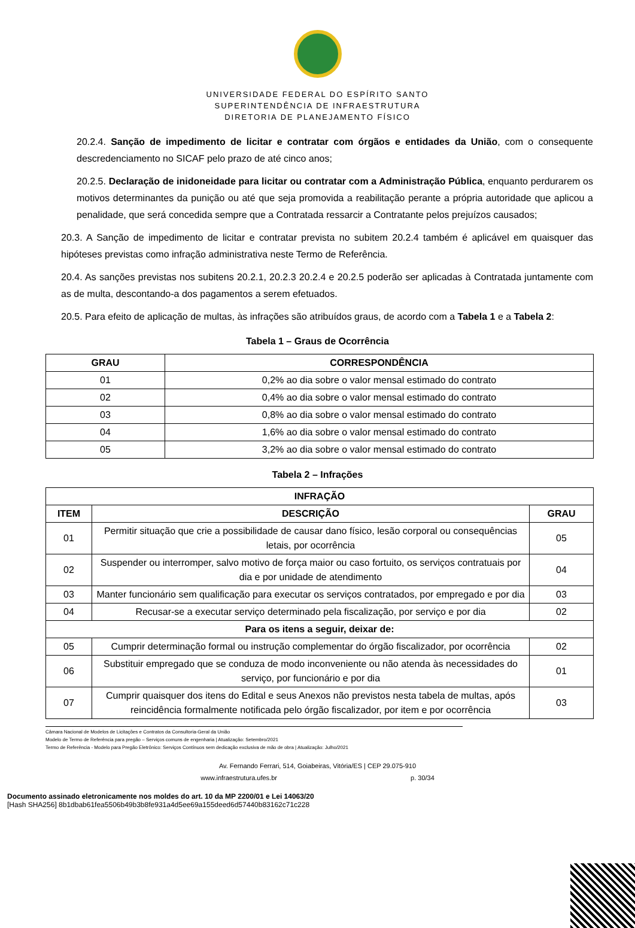UNIVERSIDADE FEDERAL DO ESPÍRITO SANTO
SUPERINTENDÊNCIA DE INFRAESTRUTURA
DIRETORIA DE PLANEJAMENTO FÍSICO
20.2.4. Sanção de impedimento de licitar e contratar com órgãos e entidades da União, com o consequente descredenciamento no SICAF pelo prazo de até cinco anos;
20.2.5. Declaração de inidoneidade para licitar ou contratar com a Administração Pública, enquanto perdurarem os motivos determinantes da punição ou até que seja promovida a reabilitação perante a própria autoridade que aplicou a penalidade, que será concedida sempre que a Contratada ressarcir a Contratante pelos prejuízos causados;
20.3. A Sanção de impedimento de licitar e contratar prevista no subitem 20.2.4 também é aplicável em quaisquer das hipóteses previstas como infração administrativa neste Termo de Referência.
20.4. As sanções previstas nos subitens 20.2.1, 20.2.3 20.2.4 e 20.2.5 poderão ser aplicadas à Contratada juntamente com as de multa, descontando-a dos pagamentos a serem efetuados.
20.5. Para efeito de aplicação de multas, às infrações são atribuídos graus, de acordo com a Tabela 1 e a Tabela 2:
Tabela 1 – Graus de Ocorrência
| GRAU | CORRESPONDÊNCIA |
| --- | --- |
| 01 | 0,2% ao dia sobre o valor mensal estimado do contrato |
| 02 | 0,4% ao dia sobre o valor mensal estimado do contrato |
| 03 | 0,8% ao dia sobre o valor mensal estimado do contrato |
| 04 | 1,6% ao dia sobre o valor mensal estimado do contrato |
| 05 | 3,2% ao dia sobre o valor mensal estimado do contrato |
Tabela 2 – Infrações
| INFRAÇÃO | | |
| --- | --- | --- |
| ITEM | DESCRIÇÃO | GRAU |
| 01 | Permitir situação que crie a possibilidade de causar dano físico, lesão corporal ou consequências letais, por ocorrência | 05 |
| 02 | Suspender ou interromper, salvo motivo de força maior ou caso fortuito, os serviços contratuais por dia e por unidade de atendimento | 04 |
| 03 | Manter funcionário sem qualificação para executar os serviços contratados, por empregado e por dia | 03 |
| 04 | Recusar-se a executar serviço determinado pela fiscalização, por serviço e por dia | 02 |
| Para os itens a seguir, deixar de: | | |
| 05 | Cumprir determinação formal ou instrução complementar do órgão fiscalizador, por ocorrência | 02 |
| 06 | Substituir empregado que se conduza de modo inconveniente ou não atenda às necessidades do serviço, por funcionário e por dia | 01 |
| 07 | Cumprir quaisquer dos itens do Edital e seus Anexos não previstos nesta tabela de multas, após reincidência formalmente notificada pelo órgão fiscalizador, por item e por ocorrência | 03 |
Câmara Nacional de Modelos de Licitações e Contratos da Consultoria-Geral da União
Modelo de Termo de Referência para pregão – Serviços comuns de engenharia | Atualização: Setembro/2021
Termo de Referência - Modelo para Pregão Eletrônico: Serviços Contínuos sem dedicação exclusiva de mão de obra | Atualização: Julho/2021
Av. Fernando Ferrari, 514, Goiabeiras, Vitória/ES | CEP 29.075-910
www.infraestrutura.ufes.br p. 30/34
Documento assinado eletronicamente nos moldes do art. 10 da MP 2200/01 e Lei 14063/20
[Hash SHA256] 8b1dbab61fea5506b49b3b8fe931a4d5ee69a155deed6d57440b83162c71c228